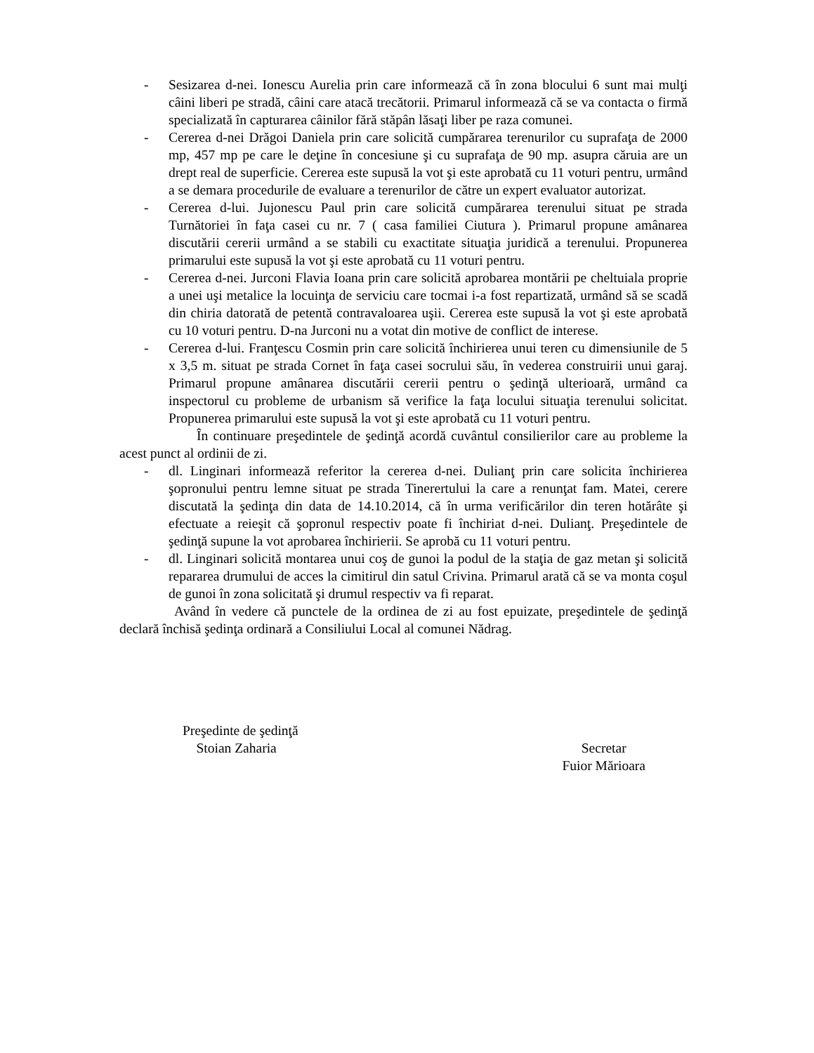- Sesizarea d-nei. Ionescu Aurelia prin care informează că în zona blocului 6 sunt mai mulţi câini liberi pe stradă, câini care atacă trecătorii. Primarul informează că se va contacta o firmă specializată în capturarea câinilor fără stăpân lăsaţi liber pe raza comunei.
- Cererea d-nei Drăgoi Daniela prin care solicită cumpărarea terenurilor cu suprafaţa de 2000 mp, 457 mp pe care le deţine în concesiune şi cu suprafaţa de 90 mp. asupra căruia are un drept real de superficie. Cererea este supusă la vot şi este aprobată cu 11 voturi pentru, urmând a se demara procedurile de evaluare a terenurilor de către un expert evaluator autorizat.
- Cererea d-lui. Jujonescu Paul prin care solicită cumpărarea terenului situat pe strada Turnătoriei în faţa casei cu nr. 7 ( casa familiei Ciutura ). Primarul propune amânarea discutării cererii urmând a se stabili cu exactitate situaţia juridică a terenului. Propunerea primarului este supusă la vot şi este aprobată cu 11 voturi pentru.
- Cererea d-nei. Jurconi Flavia Ioana prin care solicită aprobarea montării pe cheltuiala proprie a unei uşi metalice la locuinţa de serviciu care tocmai i-a fost repartizată, urmând să se scadă din chiria datorată de petentă contravaloarea uşii. Cererea este supusă la vot şi este aprobată cu 10 voturi pentru. D-na Jurconi nu a votat din motive de conflict de interese.
- Cererea d-lui. Franţescu Cosmin prin care solicită închirierea unui teren cu dimensiunile de 5 x 3,5 m. situat pe strada Cornet în faţa casei socrului său, în vederea construirii unui garaj. Primarul propune amânarea discutării cererii pentru o şedinţă ulterioară, urmând ca inspectorul cu probleme de urbanism să verifice la faţa locului situaţia terenului solicitat. Propunerea primarului este supusă la vot şi este aprobată cu 11 voturi pentru.
În continuare preşedintele de şedinţă acordă cuvântul consilierilor care au probleme la acest punct al ordinii de zi.
- dl. Linginari informează referitor la cererea d-nei. Dulianţ prin care solicita închirierea şopronului pentru lemne situat pe strada Tinerertului la care a renunţat fam. Matei, cerere discutată la şedinţa din data de 14.10.2014, că în urma verificărilor din teren hotărâte şi efectuate a reieşit că şopronul respectiv poate fi închiriat d-nei. Dulianţ. Preşedintele de şedinţă supune la vot aprobarea închirierii. Se aprobă cu 11 voturi pentru.
- dl. Linginari solicită montarea unui coş de gunoi la podul de la staţia de gaz metan şi solicită repararea drumului de acces la cimitirul din satul Crivina. Primarul arată că se va monta coşul de gunoi în zona solicitată şi drumul respectiv va fi reparat.
Având în vedere că punctele de la ordinea de zi au fost epuizate, preşedintele de şedinţă declară închisă şedinţa ordinară a Consiliului Local al comunei Nădrag.
Preşedinte de şedinţă
Stoian Zaharia
Secretar
Fuior Mărioara